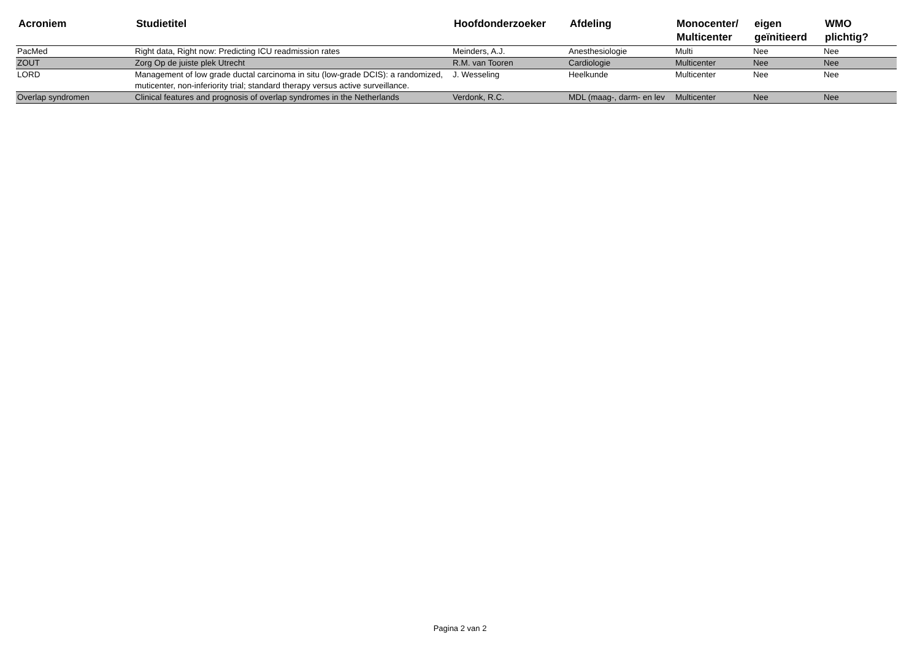| Acroniem | Studietitel | Hoofdonderzoeker | Afdeling | Monocenter/ Multicenter | eigen geïnitieerd | WMO plichtig? |
| --- | --- | --- | --- | --- | --- | --- |
| PacMed | Right data, Right now: Predicting ICU readmission rates | Meinders, A.J. | Anesthesiologie | Multi | Nee | Nee |
| ZOUT | Zorg Op de juiste plek Utrecht | R.M. van Tooren | Cardiologie | Multicenter | Nee | Nee |
| LORD | Management of low grade ductal carcinoma in situ (low-grade DCIS): a randomized, muticenter, non-inferiority trial; standard therapy versus active surveillance. | J. Wesseling | Heelkunde | Multicenter | Nee | Nee |
| Overlap syndromen | Clinical features and prognosis of overlap syndromes in the Netherlands | Verdonk, R.C. | MDL (maag-, darm- en lev | Multicenter | Nee | Nee |
Pagina 2 van 2